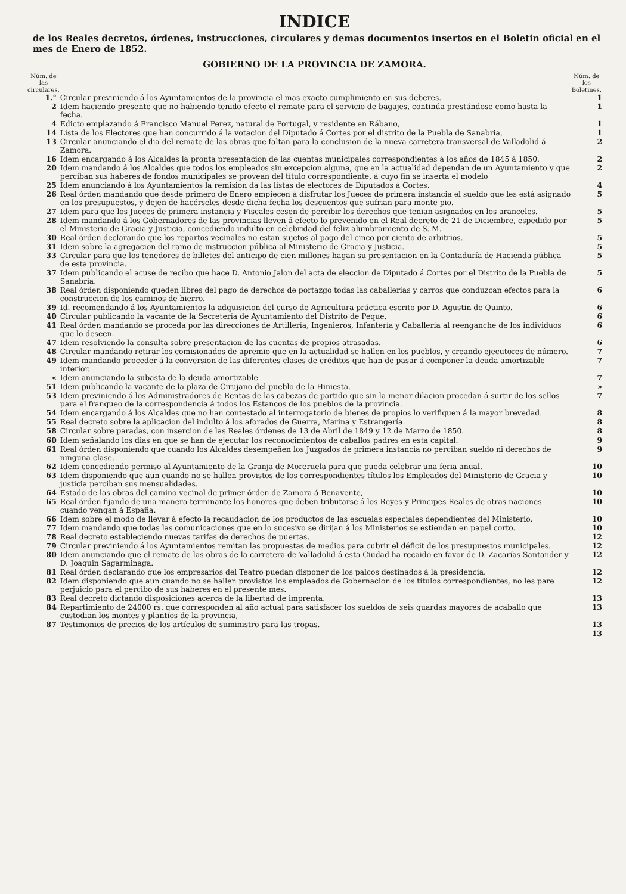INDICE
de los Reales decretos, órdenes, instrucciones, circulares y demas documentos insertos en el Boletin oficial en el mes de Enero de 1852.
GOBIERNO DE LA PROVINCIA DE ZAMORA.
| Núm. de las circulares. | | Núm. de los Boletines. |
| --- | --- | --- |
| 1.° | Circular previniendo á los Ayuntamientos de la provincia el mas exacto cumplimiento en sus deberes. | 1 |
| 2 | Idem haciendo presente que no habiendo tenido efecto el remate para el servicio de bagajes, continúa prestándose como hasta la fecha. | 1 |
| 4 | Edicto emplazando á Francisco Manuel Perez, natural de Portugal, y residente en Rábano, | 1 |
| 14 | Lista de los Electores que han concurrido á la votacion del Diputado á Cortes por el distrito de la Puebla de Sanabria, | 1 |
| 13 | Circular anunciando el dia del remate de las obras que faltan para la conclusion de la nueva carretera transversal de Valladolid á Zamora. | 2 |
| 16 | Idem encargando á los Alcaldes la pronta presentacion de las cuentas municipales correspondientes á los años de 1845 á 1850. | 2 |
| 20 | Idem mandando á los Alcaldes que todos los empleados sin excepcion alguna, que en la actualidad dependan de un Ayuntamiento y que perciban sus haberes de fondos municipales se provean del título correspondiente, á cuyo fin se inserta el modelo | 2 |
| 25 | Idem anunciando á los Ayuntamientos la remision da las listas de electores de Diputados á Cortes. | 4 |
| 26 | Real órden mandando que desde primero de Enero empiecen á disfrutar los Jueces de primera instancia el sueldo que les está asignado en los presupuestos, y dejen de hacérseles desde dicha fecha los descuentos que sufrian para monte pio. | 5 |
| 27 | Idem para que los Jueces de primera instancia y Fiscales cesen de percibir los derechos que tenian asignados en los aranceles. | 5 |
| 28 | Idem mandando á los Gobernadores de las provincias lleven á efecto lo prevenido en el Real decreto de 21 de Diciembre, espedido por el Ministerio de Gracia y Justicia, concediendo indulto en celebridad del feliz alumbramiento de S. M. | 5 |
| 30 | Real órden declarando que los repartos vecinales no estan sujetos al pago del cinco por ciento de arbitrios. | 5 |
| 31 | Idem sobre la agregacion del ramo de instruccion pública al Ministerio de Gracia y Justicia. | 5 |
| 33 | Circular para que los tenedores de billetes del anticipo de cien millones hagan su presentacion en la Contaduría de Hacienda pública de esta provincia. | 5 |
| 37 | Idem publicando el acuse de recibo que hace D. Antonio Jalon del acta de eleccion de Diputado á Cortes por el Distrito de la Puebla de Sanabria. | 5 |
| 38 | Real órden disponiendo queden libres del pago de derechos de portazgo todas las caballerías y carros que conduzcan efectos para la construccion de los caminos de hierro. | 6 |
| 39 | Id. recomendando á los Ayuntamientos la adquisicion del curso de Agricultura práctica escrito por D. Agustin de Quinto. | 6 |
| 40 | Circular publicando la vacante de la Secretería de Ayuntamiento del Distrito de Peque, | 6 |
| 41 | Real órden mandando se proceda por las direcciones de Artillería, Ingenieros, Infantería y Caballería al reenganche de los individuos que lo deseen. | 6 |
| 47 | Idem resolviendo la consulta sobre presentacion de las cuentas de propios atrasadas. | 6 |
| 48 | Circular mandando retirar los comisionados de apremio que en la actualidad se hallen en los pueblos, y creando ejecutores de número. | 7 |
| 49 | Idem mandando proceder á la conversion de las diferentes clases de créditos que han de pasar á componer la deuda amortizable interior. | 7 |
| « | Idem anunciando la subasta de la deuda amortizable | 7 |
| 51 | Idem publicando la vacante de la plaza de Cirujano del pueblo de la Hiniesta. | » |
| 53 | Idem previniendo á los Administradores de Rentas de las cabezas de partido que sin la menor dilacion procedan á surtir de los sellos para el franqueo de la correspondencia á todos los Estancos de los pueblos de la provincia. | 7 |
| 54 | Idem encargando á los Alcaldes que no han contestado al interrogatorio de bienes de propios lo verifiquen á la mayor brevedad. | 8 |
| 55 | Real decreto sobre la aplicacion del indulto á los aforados de Guerra, Marina y Estrangería. | 8 |
| 58 | Circular sobre paradas, con insercion de las Reales órdenes de 13 de Abril de 1849 y 12 de Marzo de 1850. | 8 |
| 60 | Idem señalando los dias en que se han de ejecutar los reconocimientos de caballos padres en esta capital. | 9 |
| 61 | Real órden disponiendo que cuando los Alcaldes desempeñen los Juzgados de primera instancia no perciban sueldo ni derechos de ninguna clase. | 9 |
| 62 | Idem concediendo permiso al Ayuntamiento de la Granja de Moreruela para que pueda celebrar una feria anual. | 10 |
| 63 | Idem disponiendo que aun cuando no se hallen provistos de los correspondientes títulos los Empleados del Ministerio de Gracia y justicia perciban sus mensualidades. | 10 |
| 64 | Estado de las obras del camino vecinal de primer órden de Zamora á Benavente, | 10 |
| 65 | Real órden fijando de una manera terminante los honores que deben tributarse á los Reyes y Principes Reales de otras naciones cuando vengan á España. | 10 |
| 66 | Idem sobre el modo de llevar á efecto la recaudacion de los productos de las escuelas especiales dependientes del Ministerio. | 10 |
| 77 | Idem mandando que todas las comunicaciones que en lo sucesivo se dirijan á los Ministerios se estiendan en papel corto. | 10 |
| 78 | Real decreto estableciendo nuevas tarifas de derechos de puertas. | 12 |
| 79 | Circular previniendo á los Ayuntamientos remitan las propuestas de medios para cubrir el déficit de los presupuestos municipales. | 12 |
| 80 | Idem anunciando que el remate de las obras de la carretera de Valladolid á esta Ciudad ha recaido en favor de D. Zacarías Santander y D. Joaquin Sagarminaga. | 12 |
| 81 | Real órden declarando que los empresarios del Teatro puedan disponer de los palcos destinados á la presidencia. | 12 |
| 82 | Idem disponiendo que aun cuando no se hallen provistos los empleados de Gobernacion de los títulos correspondientes, no les pare perjuicio para el percibo de sus haberes en el presente mes. | 12 |
| 83 | Real decreto dictando disposiciones acerca de la libertad de imprenta. | 13 |
| 84 | Repartimiento de 24000 rs. que corresponden al año actual para satisfacer los sueldos de seis guardas mayores de acaballo que custodian los montes y plantíos de la provincia, | 13 |
| 87 | Testimonios de precios de los artículos de suministro para las tropas. | 13 |
| | | 13 |